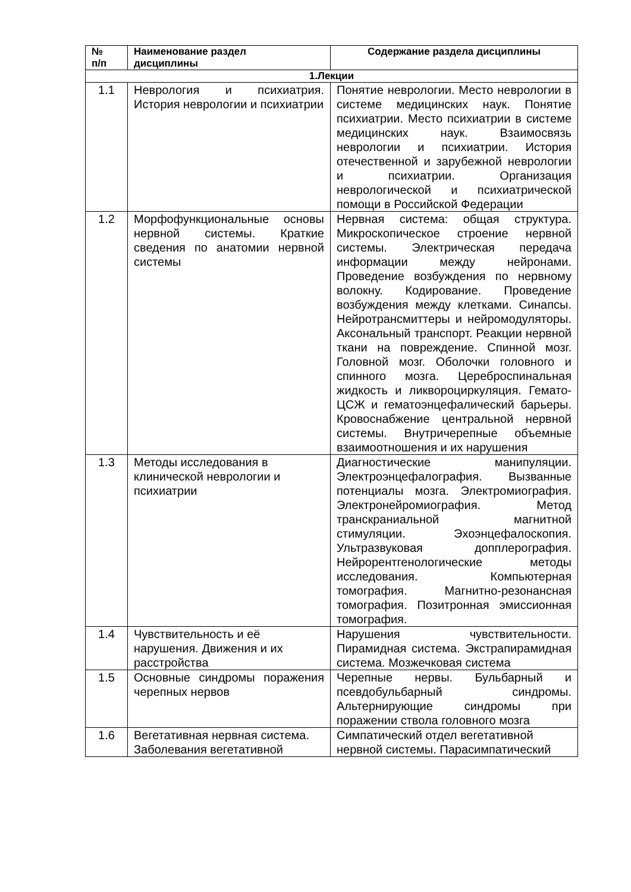| № п/п | Наименование раздел дисциплины | Содержание раздела дисциплины |
| --- | --- | --- |
| 1.Лекции | | |
| 1.1 | Неврология и психиатрия. История неврологии и психиатрии | Понятие неврологии. Место неврологии в системе медицинских наук. Понятие психиатрии. Место психиатрии в системе медицинских наук. Взаимосвязь неврологии и психиатрии. История отечественной и зарубежной неврологии и психиатрии. Организация неврологической и психиатрической помощи в Российской Федерации |
| 1.2 | Морфофункциональные основы нервной системы. Краткие сведения по анатомии нервной системы | Нервная система: общая структура. Микроскопическое строение нервной системы. Электрическая передача информации между нейронами. Проведение возбуждения по нервному волокну. Кодирование. Проведение возбуждения между клетками. Синапсы. Нейротрансмиттеры и нейромодуляторы. Аксональный транспорт. Реакции нервной ткани на повреждение. Спинной мозг. Головной мозг. Оболочки головного и спинного мозга. Цереброспинальная жидкость и ликвороциркуляция. Гемато-ЦСЖ и гематоэнцефалический барьеры. Кровоснабжение центральной нервной системы. Внутричерепные объемные взаимоотношения и их нарушения |
| 1.3 | Методы исследования в клинической неврологии и психиатрии | Диагностические манипуляции. Электроэнцефалография. Вызванные потенциалы мозга. Электромиография. Электронейромиография. Метод транскраниальной магнитной стимуляции. Эхоэнцефалоскопия. Ультразвуковая допплерография. Нейрорентгенологические методы исследования. Компьютерная томография. Магнитно-резонансная томография. Позитронная эмиссионная томография. |
| 1.4 | Чувствительность и её нарушения. Движения и их расстройства | Нарушения чувствительности. Пирамидная система. Экстрапирамидная система. Мозжечковая система |
| 1.5 | Основные синдромы поражения черепных нервов | Черепные нервы. Бульбарный и псевдобульбарный синдромы. Альтернирующие синдромы при поражении ствола головного мозга |
| 1.6 | Вегетативная нервная система. Заболевания вегетативной | Симпатический отдел вегетативной нервной системы. Парасимпатический |